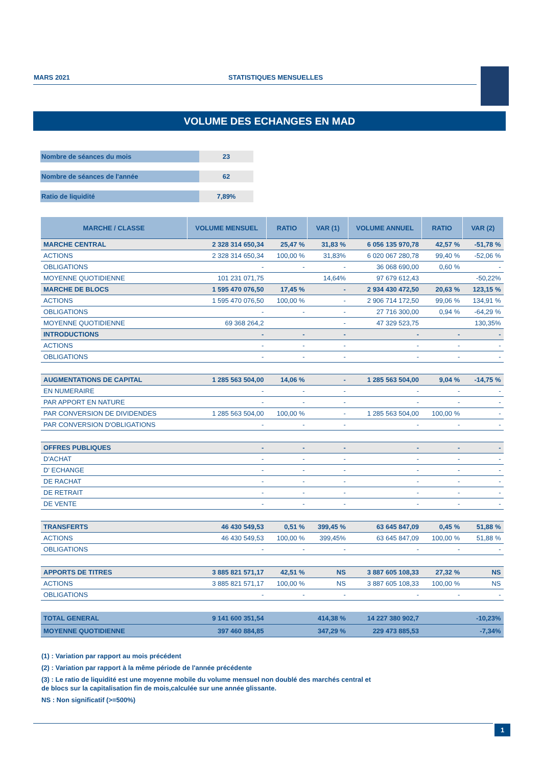MARS 2021 STATISTIQUES MENSUELLES
VOLUME DES ECHANGES EN MAD
Nombre de séances du mois 23
Nombre de séances de l'année 62
Ratio de liquidité 7,89%
| MARCHE / CLASSE | VOLUME MENSUEL | RATIO | VAR (1) | VOLUME ANNUEL | RATIO | VAR (2) |
| --- | --- | --- | --- | --- | --- | --- |
| MARCHE CENTRAL | 2 328 314 650,34 | 25,47 % | 31,83 % | 6 056 135 970,78 | 42,57 % | -51,78 % |
| ACTIONS | 2 328 314 650,34 | 100,00 % | 31,83% | 6 020 067 280,78 | 99,40 % | -52,06 % |
| OBLIGATIONS | - | - | - | 36 068 690,00 | 0,60 % | - |
| MOYENNE QUOTIDIENNE | 101 231 071,75 | | 14,64% | 97 679 612,43 | | -50,22% |
| MARCHE DE BLOCS | 1 595 470 076,50 | 17,45 % | - | 2 934 430 472,50 | 20,63 % | 123,15 % |
| ACTIONS | 1 595 470 076,50 | 100,00 % | - | 2 906 714 172,50 | 99,06 % | 134,91 % |
| OBLIGATIONS | - | - | - | 27 716 300,00 | 0,94 % | -64,29 % |
| MOYENNE QUOTIDIENNE | 69 368 264,2 | | - | 47 329 523,75 | | 130,35% |
| INTRODUCTIONS | - | - | - | - | - | - |
| ACTIONS | - | - | - | - | - | - |
| OBLIGATIONS | - | - | - | - | - | - |
| AUGMENTATIONS DE CAPITAL | 1 285 563 504,00 | 14,06 % | - | 1 285 563 504,00 | 9,04 % | -14,75 % |
| EN NUMERAIRE | - | - | - | - | - | - |
| PAR APPORT EN NATURE | - | - | - | - | - | - |
| PAR CONVERSION DE DIVIDENDES | 1 285 563 504,00 | 100,00 % | - | 1 285 563 504,00 | 100,00 % | - |
| PAR CONVERSION D'OBLIGATIONS | - | - | - | - | - | - |
| OFFRES PUBLIQUES | - | - | - | - | - | - |
| D'ACHAT | - | - | - | - | - | - |
| D' ECHANGE | - | - | - | - | - | - |
| DE RACHAT | - | - | - | - | - | - |
| DE RETRAIT | - | - | - | - | - | - |
| DE VENTE | - | - | - | - | - | - |
| TRANSFERTS | 46 430 549,53 | 0,51 % | 399,45 % | 63 645 847,09 | 0,45 % | 51,88 % |
| ACTIONS | 46 430 549,53 | 100,00 % | 399,45% | 63 645 847,09 | 100,00 % | 51,88 % |
| OBLIGATIONS | - | - | - | - | - | - |
| APPORTS DE TITRES | 3 885 821 571,17 | 42,51 % | NS | 3 887 605 108,33 | 27,32 % | NS |
| ACTIONS | 3 885 821 571,17 | 100,00 % | NS | 3 887 605 108,33 | 100,00 % | NS |
| OBLIGATIONS | - | - | - | - | - | - |
| TOTAL GENERAL | 9 141 600 351,54 | | 414,38 % | 14 227 380 902,7 | | -10,23% |
| MOYENNE QUOTIDIENNE | 397 460 884,85 | | 347,29 % | 229 473 885,53 | | -7,34% |
(1) : Variation par rapport au mois précédent
(2) : Variation par rapport à la même période de l'année précédente
(3) : Le ratio de liquidité est une moyenne mobile du volume mensuel non doublé des marchés central et
de blocs sur la capitalisation fin de mois,calculée sur une année glissante.
NS : Non significatif (>=500%)
1